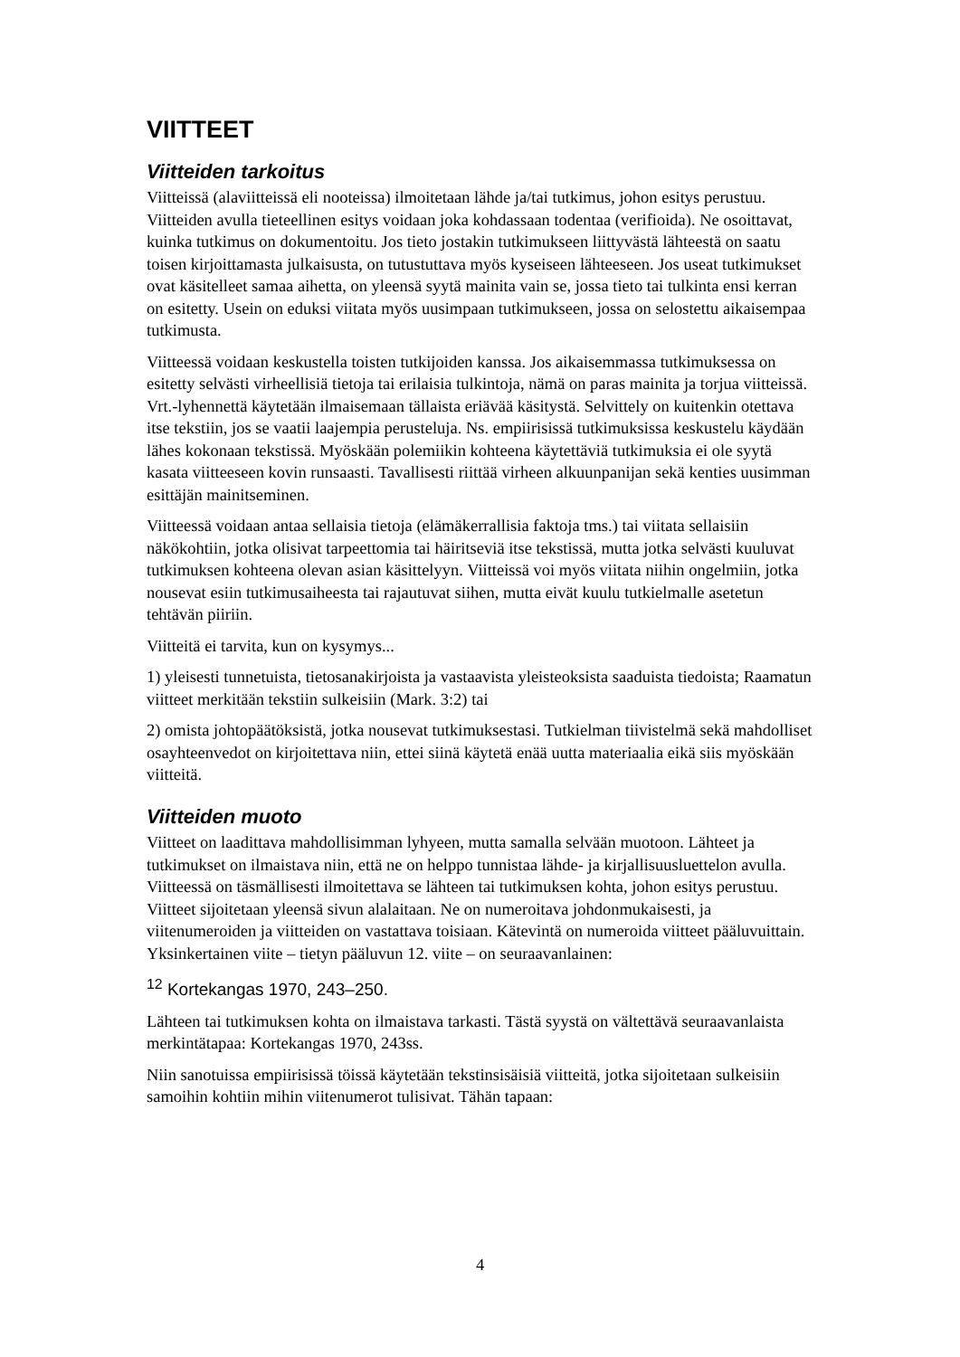VIITTEET
Viitteiden tarkoitus
Viitteissä (alaviitteissä eli nooteissa) ilmoitetaan lähde ja/tai tutkimus, johon esitys perustuu. Viitteiden avulla tieteellinen esitys voidaan joka kohdassaan todentaa (verifioida). Ne osoittavat, kuinka tutkimus on dokumentoitu. Jos tieto jostakin tutkimukseen liittyvästä lähteestä on saatu toisen kirjoittamasta julkaisusta, on tutustuttava myös kyseiseen lähteeseen. Jos useat tutkimukset ovat käsitelleet samaa aihetta, on yleensä syytä mainita vain se, jossa tieto tai tulkinta ensi kerran on esitetty. Usein on eduksi viitata myös uusimpaan tutkimukseen, jossa on selostettu aikaisempaa tutkimusta.
Viitteessä voidaan keskustella toisten tutkijoiden kanssa. Jos aikaisemmassa tutkimuksessa on esitetty selvästi virheellisiä tietoja tai erilaisia tulkintoja, nämä on paras mainita ja torjua viitteissä. Vrt.-lyhennettä käytetään ilmaisemaan tällaista eriävää käsitystä. Selvittely on kuitenkin otettava itse tekstiin, jos se vaatii laajempia perusteluja. Ns. empiirisissä tutkimuksissa keskustelu käydään lähes kokonaan tekstissä. Myöskään polemiikin kohteena käytettäviä tutkimuksia ei ole syytä kasata viitteeseen kovin runsaasti. Tavallisesti riittää virheen alkuunpanijan sekä kenties uusimman esittäjän mainitseminen.
Viitteessä voidaan antaa sellaisia tietoja (elämäkerrallisia faktoja tms.) tai viitata sellaisiin näkökohtiin, jotka olisivat tarpeettomia tai häiritseviä itse tekstissä, mutta jotka selvästi kuuluvat tutkimuksen kohteena olevan asian käsittelyyn. Viitteissä voi myös viitata niihin ongelmiin, jotka nousevat esiin tutkimusaiheesta tai rajautuvat siihen, mutta eivät kuulu tutkielmalle asetetun tehtävän piiriin.
Viitteitä ei tarvita, kun on kysymys...
1) yleisesti tunnetuista, tietosanakirjoista ja vastaavista yleisteoksista saaduista tiedoista; Raamatun viitteet merkitään tekstiin sulkeisiin (Mark. 3:2) tai
2) omista johtopäätöksistä, jotka nousevat tutkimuksestasi. Tutkielman tiivistelmä sekä mahdolliset osayhteenvedot on kirjoitettava niin, ettei siinä käytetä enää uutta materiaalia eikä siis myöskään viitteitä.
Viitteiden muoto
Viitteet on laadittava mahdollisimman lyhyeen, mutta samalla selvään muotoon. Lähteet ja tutkimukset on ilmaistava niin, että ne on helppo tunnistaa lähde- ja kirjallisuusluettelon avulla. Viitteessä on täsmällisesti ilmoitettava se lähteen tai tutkimuksen kohta, johon esitys perustuu. Viitteet sijoitetaan yleensä sivun alalaitaan. Ne on numeroitava johdonmukaisesti, ja viitenumeroiden ja viitteiden on vastattava toisiaan. Kätevintä on numeroida viitteet pääluvuittain. Yksinkertainen viite – tietyn pääluvun 12. viite – on seuraavanlainen:
<sup>12</sup> Kortekangas 1970, 243–250.
Lähteen tai tutkimuksen kohta on ilmaistava tarkasti. Tästä syystä on vältettävä seuraavanlaista merkintätapaa: Kortekangas 1970, 243ss.
Niin sanotuissa empiirisissä töissä käytetään tekstinsisäisiä viitteitä, jotka sijoitetaan sulkeisiin samoihin kohtiin mihin viitenumerot tulisivat. Tähän tapaan:
4